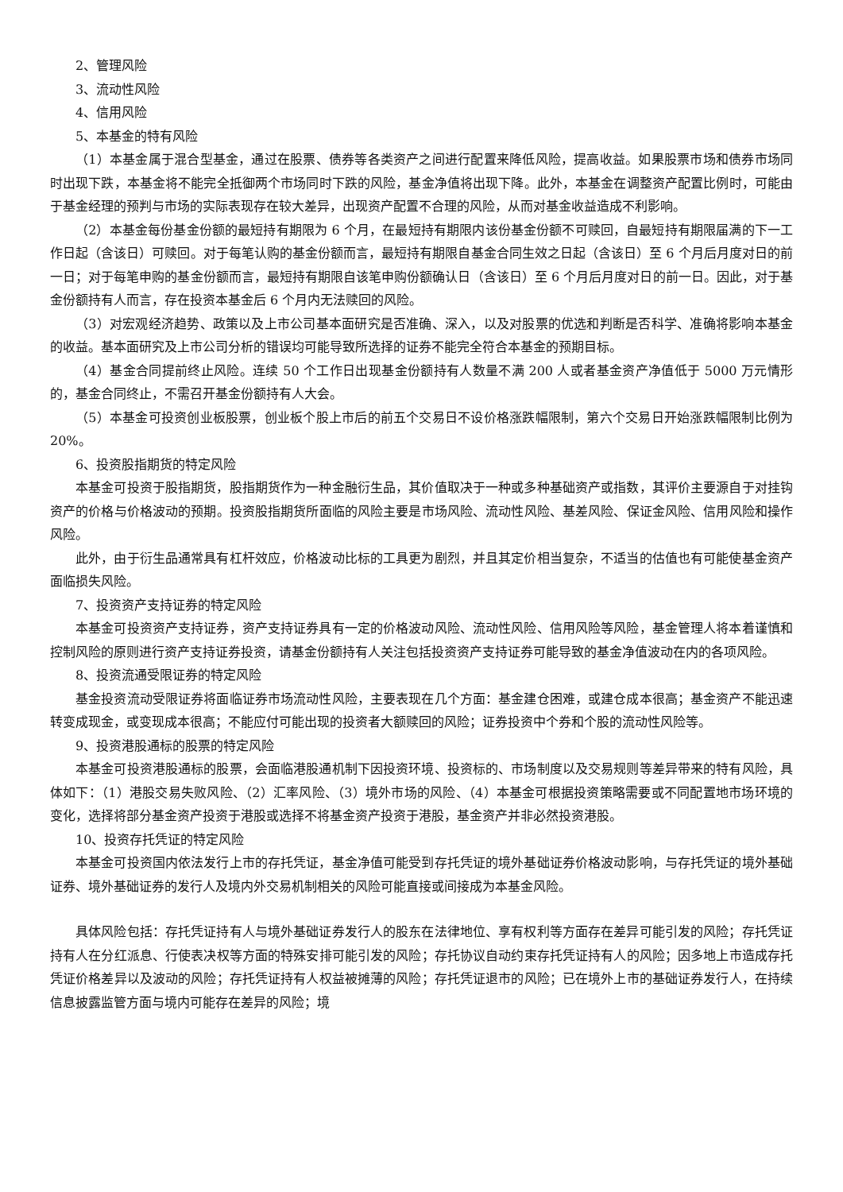2、管理风险
3、流动性风险
4、信用风险
5、本基金的特有风险
（1）本基金属于混合型基金，通过在股票、债券等各类资产之间进行配置来降低风险，提高收益。如果股票市场和债券市场同时出现下跌，本基金将不能完全抵御两个市场同时下跌的风险，基金净值将出现下降。此外，本基金在调整资产配置比例时，可能由于基金经理的预判与市场的实际表现存在较大差异，出现资产配置不合理的风险，从而对基金收益造成不利影响。
（2）本基金每份基金份额的最短持有期限为 6 个月，在最短持有期限内该份基金份额不可赎回，自最短持有期限届满的下一工作日起（含该日）可赎回。对于每笔认购的基金份额而言，最短持有期限自基金合同生效之日起（含该日）至 6 个月后月度对日的前一日；对于每笔申购的基金份额而言，最短持有期限自该笔申购份额确认日（含该日）至 6 个月后月度对日的前一日。因此，对于基金份额持有人而言，存在投资本基金后 6 个月内无法赎回的风险。
（3）对宏观经济趋势、政策以及上市公司基本面研究是否准确、深入，以及对股票的优选和判断是否科学、准确将影响本基金的收益。基本面研究及上市公司分析的错误均可能导致所选择的证券不能完全符合本基金的预期目标。
（4）基金合同提前终止风险。连续 50 个工作日出现基金份额持有人数量不满 200 人或者基金资产净值低于 5000 万元情形的，基金合同终止，不需召开基金份额持有人大会。
（5）本基金可投资创业板股票，创业板个股上市后的前五个交易日不设价格涨跌幅限制，第六个交易日开始涨跌幅限制比例为 20%。
6、投资股指期货的特定风险
本基金可投资于股指期货，股指期货作为一种金融衍生品，其价值取决于一种或多种基础资产或指数，其评价主要源自于对挂钩资产的价格与价格波动的预期。投资股指期货所面临的风险主要是市场风险、流动性风险、基差风险、保证金风险、信用风险和操作风险。
此外，由于衍生品通常具有杠杆效应，价格波动比标的工具更为剧烈，并且其定价相当复杂，不适当的估值也有可能使基金资产面临损失风险。
7、投资资产支持证券的特定风险
本基金可投资资产支持证券，资产支持证券具有一定的价格波动风险、流动性风险、信用风险等风险，基金管理人将本着谨慎和控制风险的原则进行资产支持证券投资，请基金份额持有人关注包括投资资产支持证券可能导致的基金净值波动在内的各项风险。
8、投资流通受限证券的特定风险
基金投资流动受限证券将面临证券市场流动性风险，主要表现在几个方面：基金建仓困难，或建仓成本很高；基金资产不能迅速转变成现金，或变现成本很高；不能应付可能出现的投资者大额赎回的风险；证券投资中个券和个股的流动性风险等。
9、投资港股通标的股票的特定风险
本基金可投资港股通标的股票，会面临港股通机制下因投资环境、投资标的、市场制度以及交易规则等差异带来的特有风险，具体如下：（1）港股交易失败风险、（2）汇率风险、（3）境外市场的风险、（4）本基金可根据投资策略需要或不同配置地市场环境的变化，选择将部分基金资产投资于港股或选择不将基金资产投资于港股，基金资产并非必然投资港股。
10、投资存托凭证的特定风险
本基金可投资国内依法发行上市的存托凭证，基金净值可能受到存托凭证的境外基础证券价格波动影响，与存托凭证的境外基础证券、境外基础证券的发行人及境内外交易机制相关的风险可能直接或间接成为本基金风险。
具体风险包括：存托凭证持有人与境外基础证券发行人的股东在法律地位、享有权利等方面存在差异可能引发的风险；存托凭证持有人在分红派息、行使表决权等方面的特殊安排可能引发的风险；存托协议自动约束存托凭证持有人的风险；因多地上市造成存托凭证价格差异以及波动的风险；存托凭证持有人权益被摊薄的风险；存托凭证退市的风险；已在境外上市的基础证券发行人，在持续信息披露监管方面与境内可能存在差异的风险；境